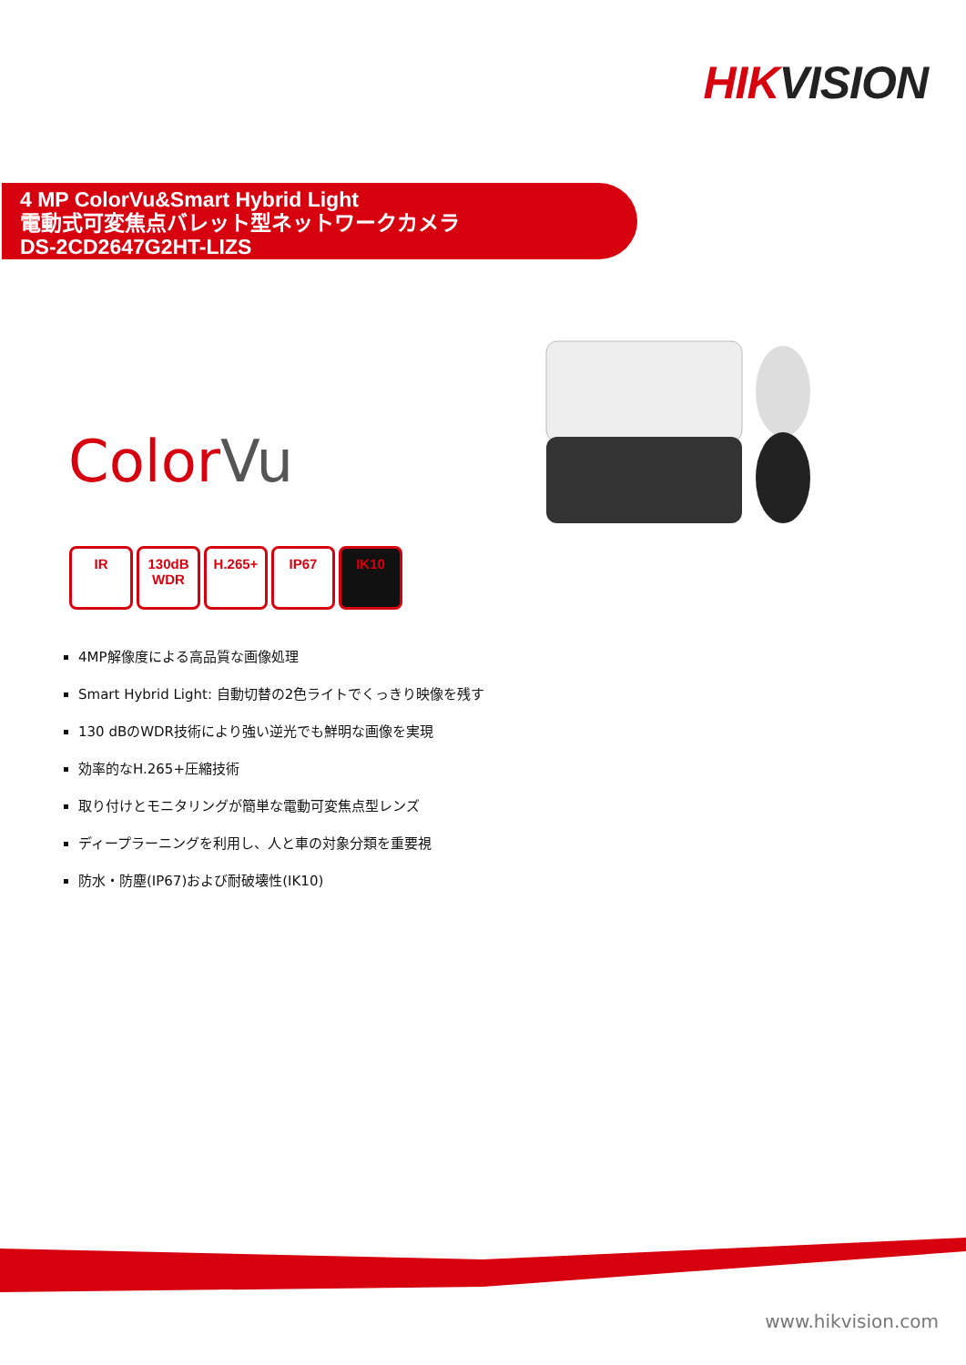HIKVISION
4 MP ColorVu&Smart Hybrid Light
電動式可変焦点バレット型ネットワークカメラ
DS-2CD2647G2HT-LIZS
ColorVu
IR 130dB WDR
H.265+ IP67 IK10
4MP解像度による高品質な画像処理
Smart Hybrid Light: 自動切替の2色ライトでくっきり映像を残す
130 dBのWDR技術により強い逆光でも鮮明な画像を実現
効率的なH.265+圧縮技術
取り付けとモニタリングが簡単な電動可変焦点型レンズ
ディープラーニングを利用し、人と車の対象分類を重要視
防水・防塵(IP67)および耐破壊性(IK10)
www.hikvision.com